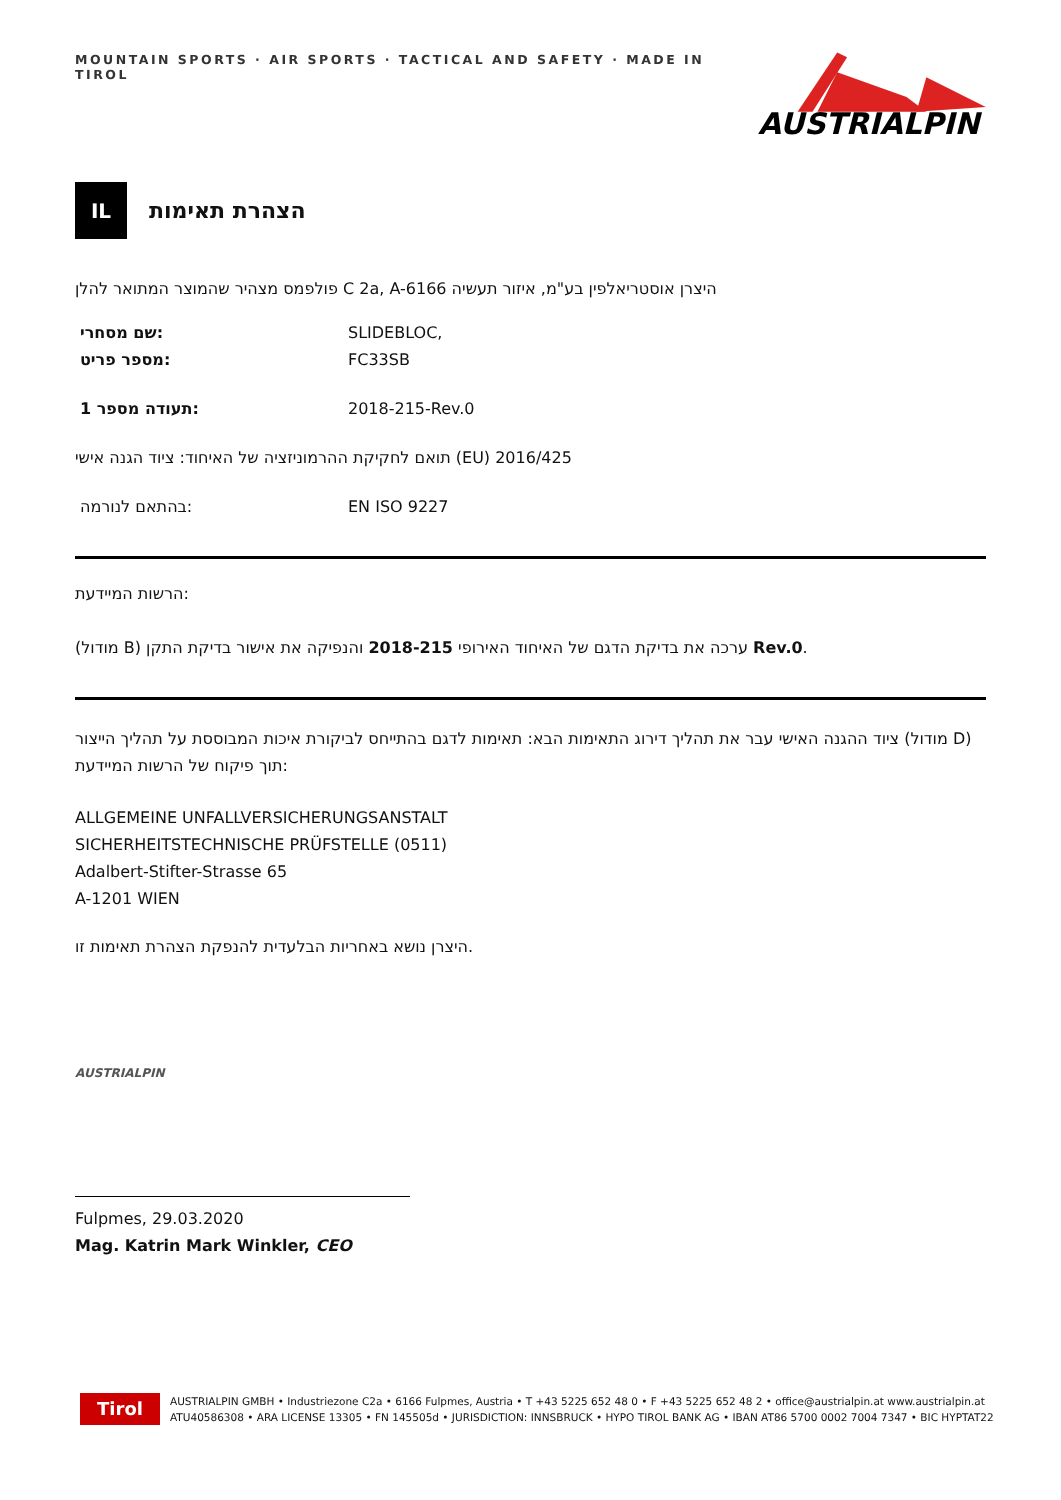MOUNTAIN SPORTS · AIR SPORTS · TACTICAL AND SAFETY · MADE IN TIROL
AUSTRIALPIN
IL
הצהרת תאימות
פולפמס מצהיר שהמוצר המתואר להלן C 2a, A-6166 היצרן אוסטריאלפין בע"מ, איזור תעשיה
שם מסחרי: SLIDEBLOC,
מספר פריט: FC33SB
תעודה מספר 1: 2018-215-Rev.0
תואם לחקיקת ההרמוניזציה של האיחוד: ציוד הגנה אישי (EU) 2016/425
בהתאם לנורמה: EN ISO 9227
הרשות המיידעת:
(מודול B) ערכה את בדיקת הדגם של האיחוד האירופי 2018-215 והנפיקה את אישור בדיקת התקן Rev.0.
ציוד ההגנה האישי עבר את תהליך דירוג התאימות הבא: תאימות לדגם בהתייחס לביקורת איכות המבוססת על תהליך הייצור (מודול D) תוך פיקוח של הרשות המיידעת:
ALLGEMEINE UNFALLVERSICHERUNGSANSTALT
SICHERHEITSTECHNISCHE PRÜFSTELLE (0511)
Adalbert-Stifter-Strasse 65
A-1201 WIEN
היצרן נושא באחריות הבלעדית להנפקת הצהרת תאימות זו.
AUSTRIALPIN
Fulpmes, 29.03.2020
Mag. Katrin Mark Winkler, CEO
Tirol
AUSTRIALPIN GMBH • Industriezone C2a • 6166 Fulpmes, Austria • T +43 5225 652 48 0 • F +43 5225 652 48 2 • office@austrialpin.at www.austrialpin.at
ATU40586308 • ARA LICENSE 13305 • FN 145505d • JURISDICTION: INNSBRUCK • HYPO TIROL BANK AG • IBAN AT86 5700 0002 7004 7347 • BIC HYPTAT22